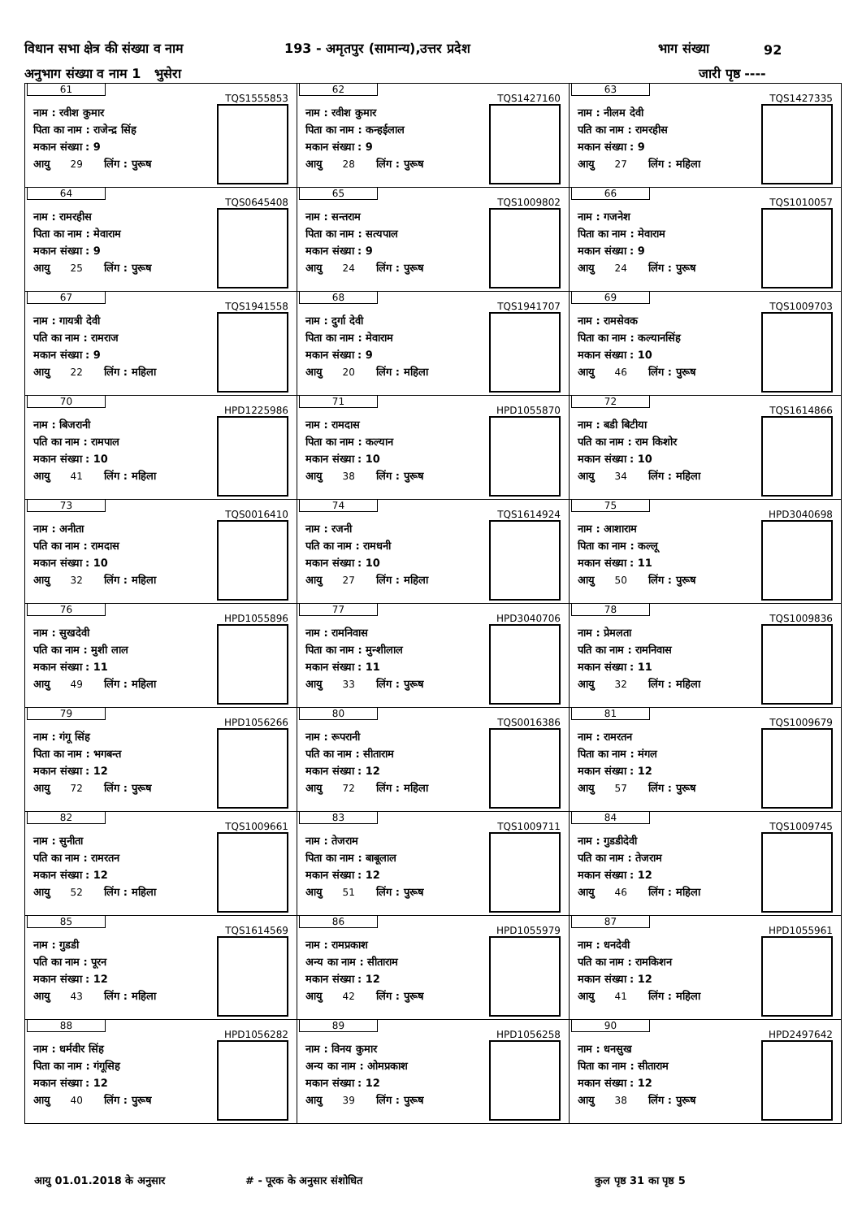विधान सभा क्षेत्र की संख्या व नाम 193 - अमृतपुर (सामान्य),उत्तर प्रदेश भाग संख्या 92
अनुभाग संख्या व नाम 1 भुसेरा जारी पृष्ठ ----
| 61 TQS1555853 नाम : रवीश कुमार पिता का नाम : राजेन्द्र सिंह मकान संख्या : 9 आयु 29 लिंग : पुरूष | 62 TQS1427160 नाम : रवीश कुमार पिता का नाम : कन्हईलाल मकान संख्या : 9 आयु 28 लिंग : पुरूष | 63 TQS1427335 नाम : नीलम देवी पति का नाम : रामरहीस मकान संख्या : 9 आयु 27 लिंग : महिला |
| 64 TQS0645408 नाम : रामरहीस पिता का नाम : मेवाराम मकान संख्या : 9 आयु 25 लिंग : पुरूष | 65 TQS1009802 नाम : सन्तराम पिता का नाम : सत्यपाल मकान संख्या : 9 आयु 24 लिंग : पुरूष | 66 TQS1010057 नाम : गजनेश पिता का नाम : मेवाराम मकान संख्या : 9 आयु 24 लिंग : पुरूष |
| 67 TQS1941558 नाम : गायत्री देवी पति का नाम : रामराज मकान संख्या : 9 आयु 22 लिंग : महिला | 68 TQS1941707 नाम : दुर्गा देवी पिता का नाम : मेवाराम मकान संख्या : 9 आयु 20 लिंग : महिला | 69 TQS1009703 नाम : रामसेवक पिता का नाम : कल्यानसिंह मकान संख्या : 10 आयु 46 लिंग : पुरूष |
| 70 HPD1225986 नाम : बिजरानी पति का नाम : रामपाल मकान संख्या : 10 आयु 41 लिंग : महिला | 71 HPD1055870 नाम : रामदास पिता का नाम : कल्यान मकान संख्या : 10 आयु 38 लिंग : पुरूष | 72 TQS1614866 नाम : बडी बिटीया पति का नाम : राम किशोर मकान संख्या : 10 आयु 34 लिंग : महिला |
| 73 TQS0016410 नाम : अनीता पति का नाम : रामदास मकान संख्या : 10 आयु 32 लिंग : महिला | 74 TQS1614924 नाम : रजनी पति का नाम : रामधनी मकान संख्या : 10 आयु 27 लिंग : महिला | 75 HPD3040698 नाम : आशाराम पिता का नाम : कल्लू मकान संख्या : 11 आयु 50 लिंग : पुरूष |
| 76 HPD1055896 नाम : सुखदेवी पति का नाम : मुशी लाल मकान संख्या : 11 आयु 49 लिंग : महिला | 77 HPD3040706 नाम : रामनिवास पिता का नाम : मुन्शीलाल मकान संख्या : 11 आयु 33 लिंग : पुरूष | 78 TQS1009836 नाम : प्रेमलता पति का नाम : रामनिवास मकान संख्या : 11 आयु 32 लिंग : महिला |
| 79 HPD1056266 नाम : गंगू सिंह पिता का नाम : भगबन्त मकान संख्या : 12 आयु 72 लिंग : पुरूष | 80 TQS0016386 नाम : रूपरानी पति का नाम : सीताराम मकान संख्या : 12 आयु 72 लिंग : महिला | 81 TQS1009679 नाम : रामरतन पिता का नाम : मंगल मकान संख्या : 12 आयु 57 लिंग : पुरूष |
| 82 TQS1009661 नाम : सुनीता पति का नाम : रामरतन मकान संख्या : 12 आयु 52 लिंग : महिला | 83 TQS1009711 नाम : तेजराम पिता का नाम : बाबूलाल मकान संख्या : 12 आयु 51 लिंग : पुरूष | 84 TQS1009745 नाम : गुडडीदेवी पति का नाम : तेजराम मकान संख्या : 12 आयु 46 लिंग : महिला |
| 85 TQS1614569 नाम : गुडडी पति का नाम : पूरन मकान संख्या : 12 आयु 43 लिंग : महिला | 86 HPD1055979 नाम : रामप्रकाश अन्य का नाम : सीताराम मकान संख्या : 12 आयु 42 लिंग : पुरूष | 87 HPD1055961 नाम : धनदेवी पति का नाम : रामकिशन मकान संख्या : 12 आयु 41 लिंग : महिला |
| 88 HPD1056282 नाम : धर्मवीर सिंह पिता का नाम : गंगूसिह मकान संख्या : 12 आयु 40 लिंग : पुरूष | 89 HPD1056258 नाम : विनय कुमार अन्य का नाम : ओमप्रकाश मकान संख्या : 12 आयु 39 लिंग : पुरूष | 90 HPD2497642 नाम : धनसुख पिता का नाम : सीताराम मकान संख्या : 12 आयु 38 लिंग : पुरूष |
आयु 01.01.2018 के अनुसार # - पूरक के अनुसार संशोधित कुल पृष्ठ 31 का पृष्ठ 5